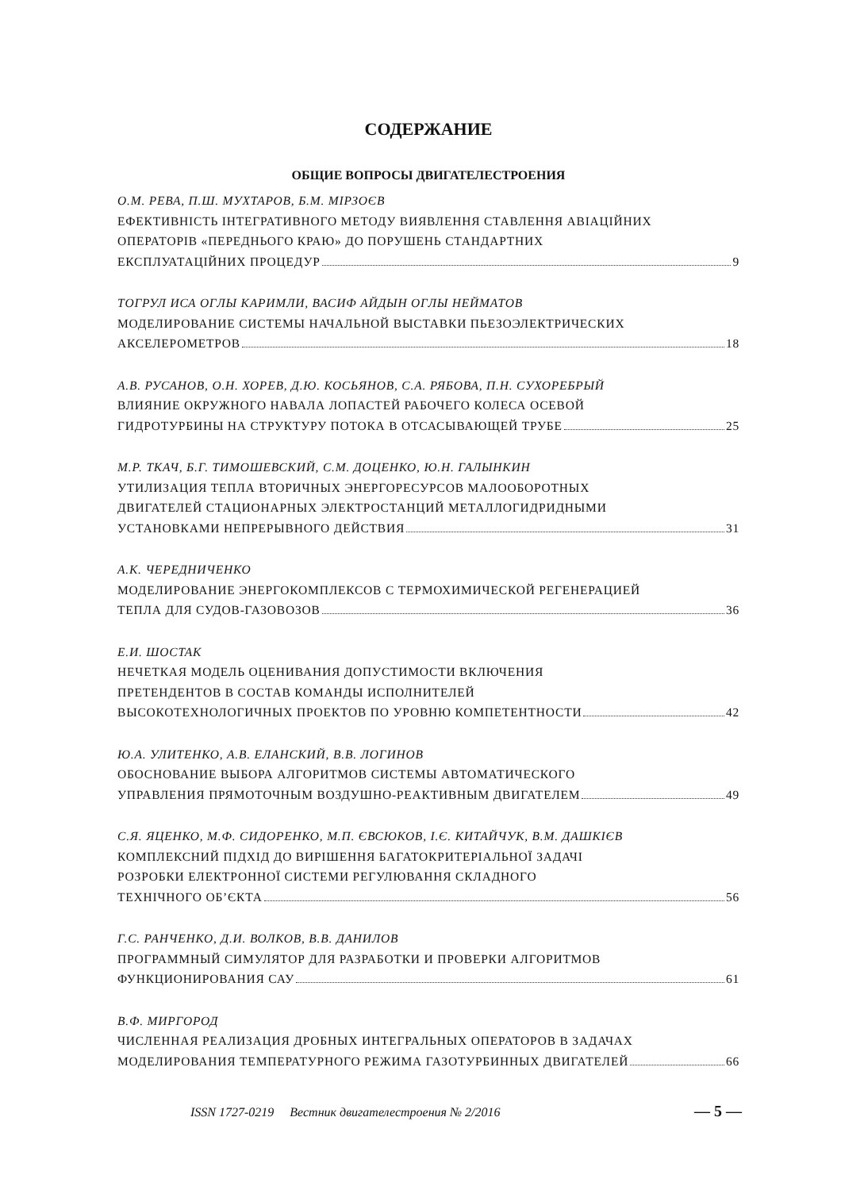СОДЕРЖАНИЕ
ОБЩИЕ ВОПРОСЫ ДВИГАТЕЛЕСТРОЕНИЯ
О.М. РЕВА, П.Ш. МУХТАРОВ, Б.М. МІРЗОЄВ
ЕФЕКТИВНІСТЬ ІНТЕГРАТИВНОГО МЕТОДУ ВИЯВЛЕННЯ СТАВЛЕННЯ АВІАЦІЙНИХ
ОПЕРАТОРІВ «ПЕРЕДНЬОГО КРАЮ» ДО ПОРУШЕНЬ СТАНДАРТНИХ
ЕКСПЛУАТАЦІЙНИХ ПРОЦЕДУР 9
ТОГРУЛ ИСА ОГЛЫ КАРИМЛИ, ВАСИФ АЙДЫН ОГЛЫ НЕЙМАТОВ
МОДЕЛИРОВАНИЕ СИСТЕМЫ НАЧАЛЬНОЙ ВЫСТАВКИ ПЬЕЗОЭЛЕКТРИЧЕСКИХ
АКСЕЛЕРОМЕТРОВ 18
А.В. РУСАНОВ, О.Н. ХОРЕВ, Д.Ю. КОСЬЯНОВ, С.А. РЯБОВА, П.Н. СУХОРЕБРЫЙ
ВЛИЯНИЕ ОКРУЖНОГО НАВАЛА ЛОПАСТЕЙ РАБОЧЕГО КОЛЕСА ОСЕВОЙ
ГИДРОТУРБИНЫ НА СТРУКТУРУ ПОТОКА В ОТСАСЫВАЮЩЕЙ ТРУБЕ 25
М.Р. ТКАЧ, Б.Г. ТИМОШЕВСКИЙ, С.М. ДОЦЕНКО, Ю.Н. ГАЛЫНКИН
УТИЛИЗАЦИЯ ТЕПЛА ВТОРИЧНЫХ ЭНЕРГОРЕСУРСОВ МАЛООБОРОТНЫХ
ДВИГАТЕЛЕЙ СТАЦИОНАРНЫХ ЭЛЕКТРОСТАНЦИЙ МЕТАЛЛОГИДРИДНЫМИ
УСТАНОВКАМИ НЕПРЕРЫВНОГО ДЕЙСТВИЯ 31
А.К. ЧЕРЕДНИЧЕНКО
МОДЕЛИРОВАНИЕ ЭНЕРГОКОМПЛЕКСОВ С ТЕРМОХИМИЧЕСКОЙ РЕГЕНЕРАЦИЕЙ
ТЕПЛА ДЛЯ СУДОВ-ГАЗОВОЗОВ 36
Е.И. ШОСТАК
НЕЧЕТКАЯ МОДЕЛЬ ОЦЕНИВАНИЯ ДОПУСТИМОСТИ ВКЛЮЧЕНИЯ
ПРЕТЕНДЕНТОВ В СОСТАВ КОМАНДЫ ИСПОЛНИТЕЛЕЙ
ВЫСОКОТЕХНОЛОГИЧНЫХ ПРОЕКТОВ ПО УРОВНЮ КОМПЕТЕНТНОСТИ 42
Ю.А. УЛИТЕНКО, А.В. ЕЛАНСКИЙ, В.В. ЛОГИНОВ
ОБОСНОВАНИЕ ВЫБОРА АЛГОРИТМОВ СИСТЕМЫ АВТОМАТИЧЕСКОГО
УПРАВЛЕНИЯ ПРЯМОТОЧНЫМ ВОЗДУШНО-РЕАКТИВНЫМ ДВИГАТЕЛЕМ 49
С.Я. ЯЦЕНКО, М.Ф. СИДОРЕНКО, М.П. ЄВСЮКОВ, І.Є. КИТАЙЧУК, В.М. ДАШКІЄВ
КОМПЛЕКСНИЙ ПІДХІД ДО ВИРІШЕННЯ БАГАТОКРИТЕРІАЛЬНОЇ ЗАДАЧІ
РОЗРОБКИ ЕЛЕКТРОННОЇ СИСТЕМИ РЕГУЛЮВАННЯ СКЛАДНОГО
ТЕХНІЧНОГО ОБ’ЄКТА 56
Г.С. РАНЧЕНКО, Д.И. ВОЛКОВ, В.В. ДАНИЛОВ
ПРОГРАММНЫЙ СИМУЛЯТОР ДЛЯ РАЗРАБОТКИ И ПРОВЕРКИ АЛГОРИТМОВ
ФУНКЦИОНИРОВАНИЯ САУ 61
В.Ф. МИРГОРОД
ЧИСЛЕННАЯ РЕАЛИЗАЦИЯ ДРОБНЫХ ИНТЕГРАЛЬНЫХ ОПЕРАТОРОВ В ЗАДАЧАХ
МОДЕЛИРОВАНИЯ ТЕМПЕРАТУРНОГО РЕЖИМА ГАЗОТУРБИННЫХ ДВИГАТЕЛЕЙ 66
ISSN 1727-0219 Вестник двигателестроения № 2/2016 — 5 —